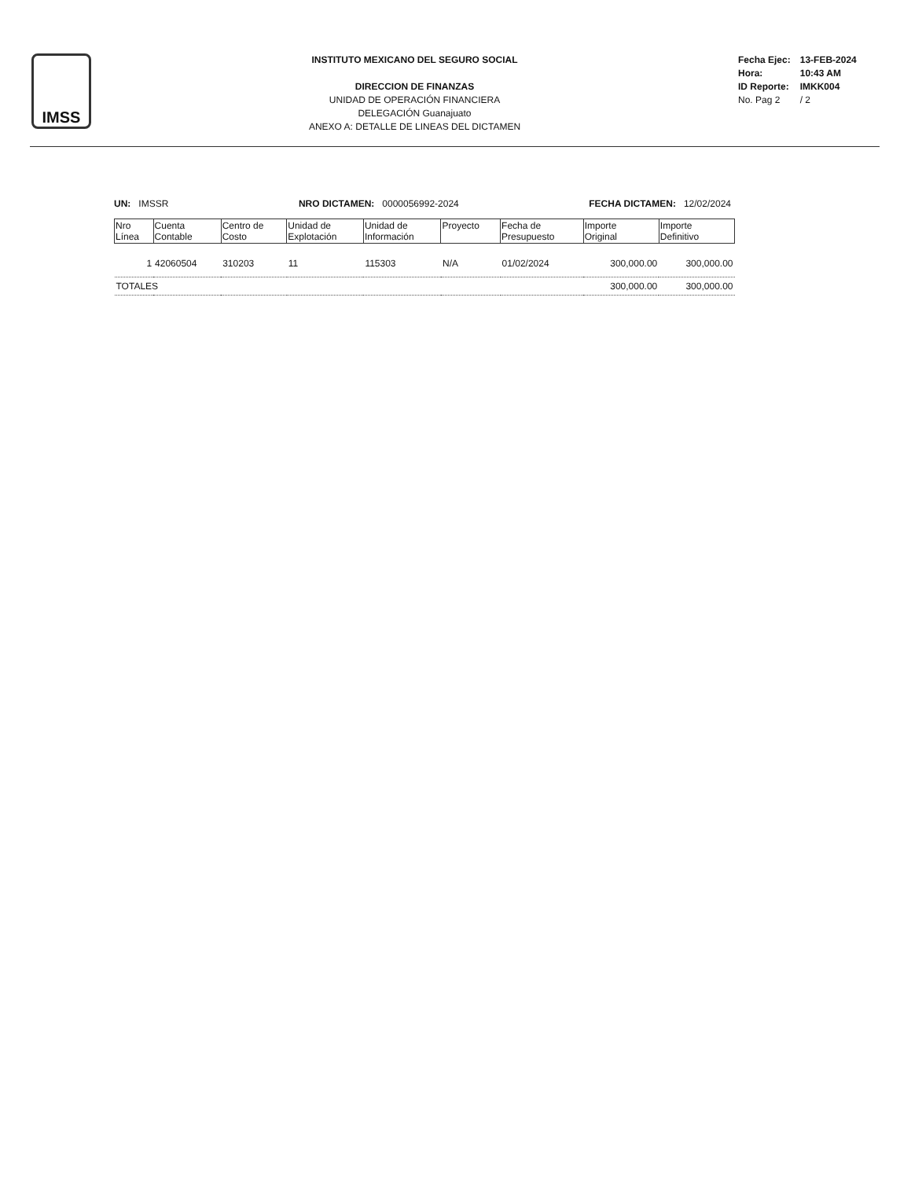IMSS
INSTITUTO MEXICANO DEL SEGURO SOCIAL
DIRECCION DE FINANZAS
UNIDAD DE OPERACIÓN FINANCIERA
DELEGACIÓN Guanajuato
ANEXO A: DETALLE DE LINEAS DEL DICTAMEN
| Fecha Ejec: | 13-FEB-2024 |
| Hora: | 10:43 AM |
| ID Reporte: | IMKK004 |
| No. Pag 2 | / 2 |
UN: IMSSR NRO DICTAMEN: 0000056992-2024 FECHA DICTAMEN: 12/02/2024
| Nro Línea | Cuenta Contable | Centro de Costo | Unidad de Explotación | Unidad de Información | Proyecto | Fecha de Presupuesto | Importe Original | Importe Definitivo |
| --- | --- | --- | --- | --- | --- | --- | --- | --- |
| 1 | 42060504 | 310203 | 11 | 115303 | N/A | 01/02/2024 | 300,000.00 | 300,000.00 |
| TOTALES | | | | | | | 300,000.00 | 300,000.00 |